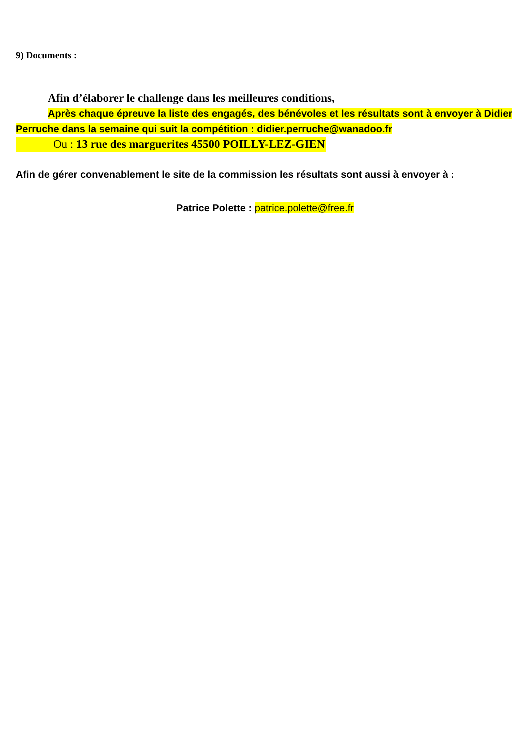9) Documents :
Afin d’élaborer le challenge dans les meilleures conditions,
Après chaque épreuve la liste des engagés, des bénévoles et les résultats sont à envoyer à Didier Perruche dans la semaine qui suit la compétition : didier.perruche@wanadoo.fr
Ou : 13 rue des marguerites 45500 POILLY-LEZ-GIEN
Afin de gérer convenablement le site de la commission les résultats sont aussi à envoyer à :
Patrice Polette : patrice.polette@free.fr